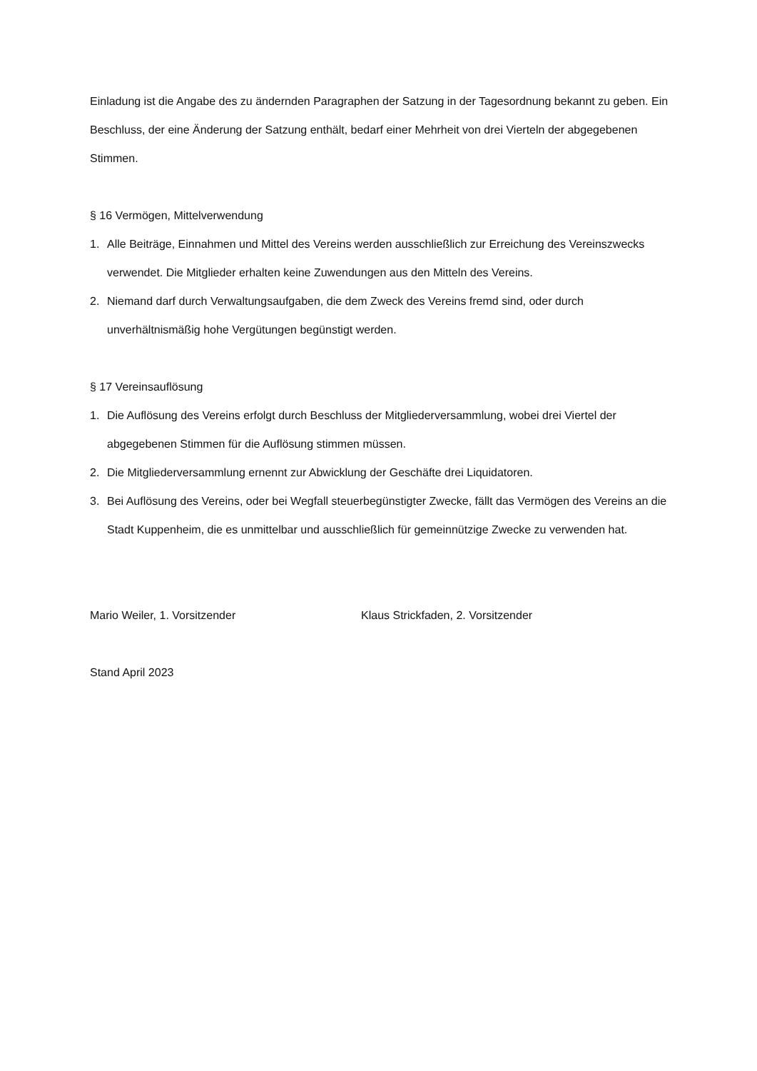Einladung ist die Angabe des zu ändernden Paragraphen der Satzung in der Tagesordnung bekannt zu geben. Ein Beschluss, der eine Änderung der Satzung enthält, bedarf einer Mehrheit von drei Vierteln der abgegebenen Stimmen.
§ 16 Vermögen, Mittelverwendung
1. Alle Beiträge, Einnahmen und Mittel des Vereins werden ausschließlich zur Erreichung des Vereinszwecks verwendet. Die Mitglieder erhalten keine Zuwendungen aus den Mitteln des Vereins.
2. Niemand darf durch Verwaltungsaufgaben, die dem Zweck des Vereins fremd sind, oder durch unverhältnismäßig hohe Vergütungen begünstigt werden.
§ 17 Vereinsauflösung
1. Die Auflösung des Vereins erfolgt durch Beschluss der Mitgliederversammlung, wobei drei Viertel der abgegebenen Stimmen für die Auflösung stimmen müssen.
2. Die Mitgliederversammlung ernennt zur Abwicklung der Geschäfte drei Liquidatoren.
3. Bei Auflösung des Vereins, oder bei Wegfall steuerbegünstigter Zwecke, fällt das Vermögen des Vereins an die Stadt Kuppenheim, die es unmittelbar und ausschließlich für gemeinnützige Zwecke zu verwenden hat.
Mario Weiler, 1. Vorsitzender Klaus Strickfaden, 2. Vorsitzender
Stand April 2023